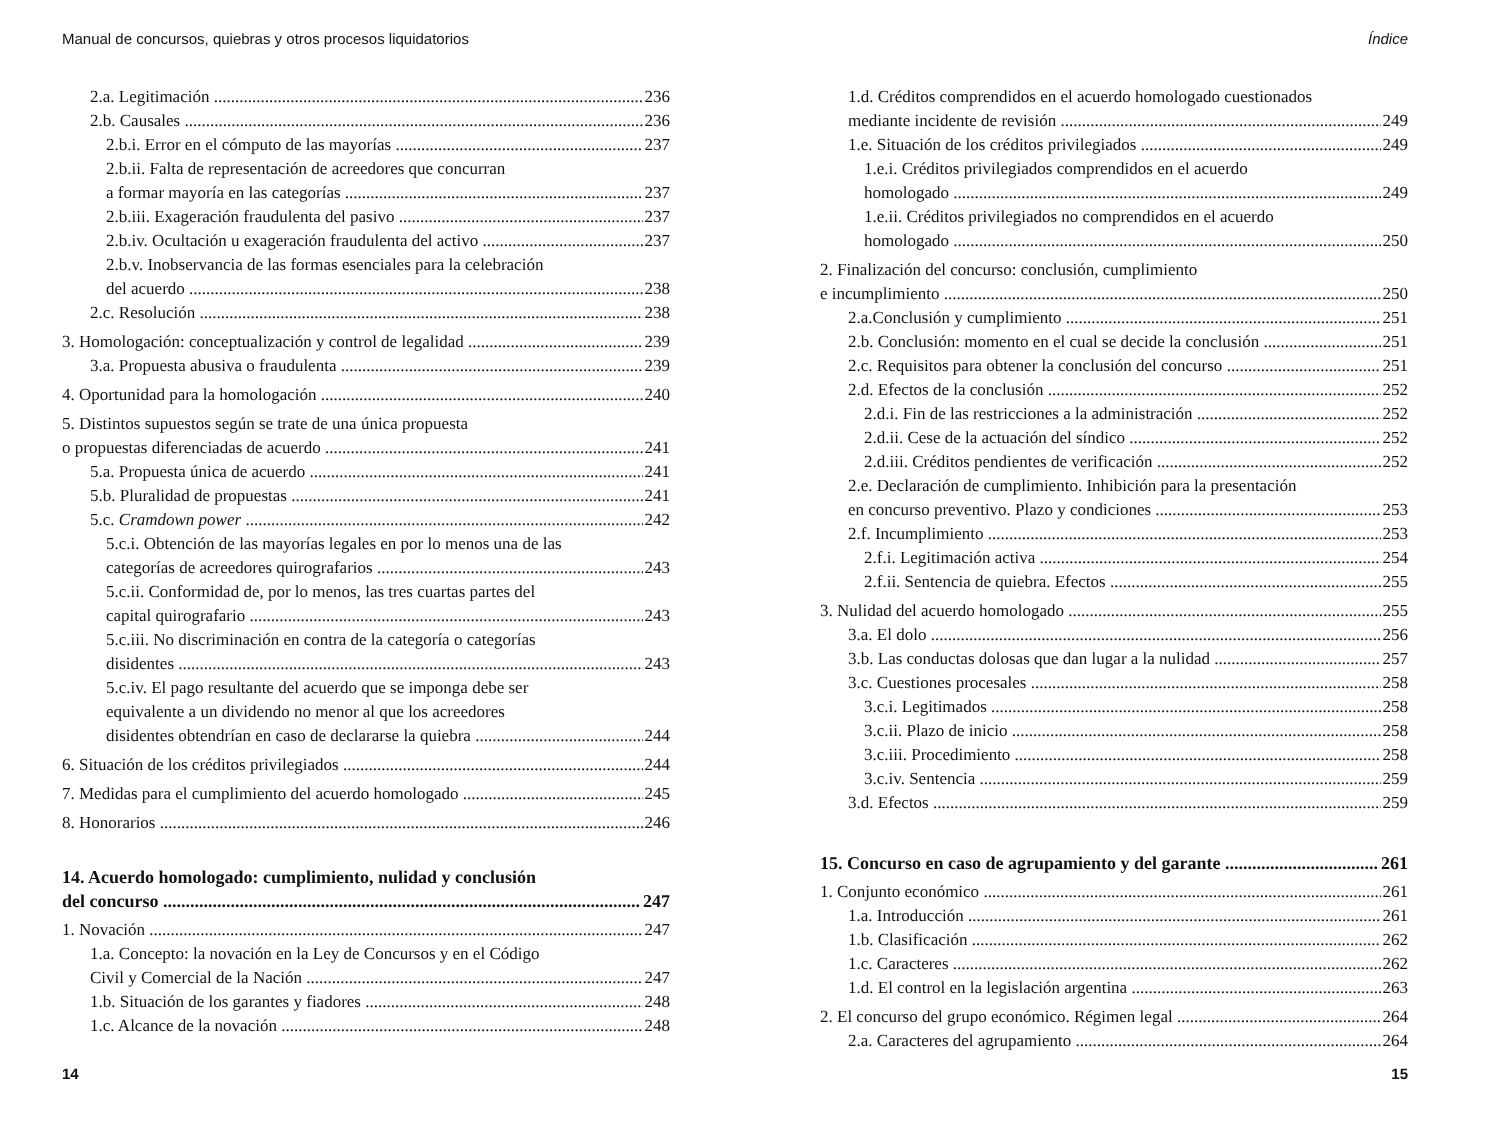Manual de concursos, quiebras y otros procesos liquidatorios
2.a. Legitimación 236
2.b. Causales 236
2.b.i. Error en el cómputo de las mayorías 237
2.b.ii. Falta de representación de acreedores que concurran
a formar mayoría en las categorías 237
2.b.iii. Exageración fraudulenta del pasivo 237
2.b.iv. Ocultación u exageración fraudulenta del activo 237
2.b.v. Inobservancia de las formas esenciales para la celebración
del acuerdo 238
2.c. Resolución 238
3. Homologación: conceptualización y control de legalidad 239
3.a. Propuesta abusiva o fraudulenta 239
4. Oportunidad para la homologación 240
5. Distintos supuestos según se trate de una única propuesta
o propuestas diferenciadas de acuerdo 241
5.a. Propuesta única de acuerdo 241
5.b. Pluralidad de propuestas 241
5.c. Cramdown power 242
5.c.i. Obtención de las mayorías legales en por lo menos una de las
categorías de acreedores quirografarios 243
5.c.ii. Conformidad de, por lo menos, las tres cuartas partes del
capital quirografario 243
5.c.iii. No discriminación en contra de la categoría o categorías
disidentes 243
5.c.iv. El pago resultante del acuerdo que se imponga debe ser
equivalente a un dividendo no menor al que los acreedores
disidentes obtendrían en caso de declararse la quiebra 244
6. Situación de los créditos privilegiados 244
7. Medidas para el cumplimiento del acuerdo homologado 245
8. Honorarios 246
14. Acuerdo homologado: cumplimiento, nulidad y conclusión
del concurso 247
1. Novación 247
1.a. Concepto: la novación en la Ley de Concursos y en el Código
Civil y Comercial de la Nación 247
1.b. Situación de los garantes y fiadores 248
1.c. Alcance de la novación 248
14
Índice
1.d. Créditos comprendidos en el acuerdo homologado cuestionados
mediante incidente de revisión 249
1.e. Situación de los créditos privilegiados 249
1.e.i. Créditos privilegiados comprendidos en el acuerdo
homologado 249
1.e.ii. Créditos privilegiados no comprendidos en el acuerdo
homologado 250
2. Finalización del concurso: conclusión, cumplimiento
e incumplimiento 250
2.a.Conclusión y cumplimiento 251
2.b. Conclusión: momento en el cual se decide la conclusión 251
2.c. Requisitos para obtener la conclusión del concurso 251
2.d. Efectos de la conclusión 252
2.d.i. Fin de las restricciones a la administración 252
2.d.ii. Cese de la actuación del síndico 252
2.d.iii. Créditos pendientes de verificación 252
2.e. Declaración de cumplimiento. Inhibición para la presentación
en concurso preventivo. Plazo y condiciones 253
2.f. Incumplimiento 253
2.f.i. Legitimación activa 254
2.f.ii. Sentencia de quiebra. Efectos 255
3. Nulidad del acuerdo homologado 255
3.a. El dolo 256
3.b. Las conductas dolosas que dan lugar a la nulidad 257
3.c. Cuestiones procesales 258
3.c.i. Legitimados 258
3.c.ii. Plazo de inicio 258
3.c.iii. Procedimiento 258
3.c.iv. Sentencia 259
3.d. Efectos 259
15. Concurso en caso de agrupamiento y del garante 261
1. Conjunto económico 261
1.a. Introducción 261
1.b. Clasificación 262
1.c. Caracteres 262
1.d. El control en la legislación argentina 263
2. El concurso del grupo económico. Régimen legal 264
2.a. Caracteres del agrupamiento 264
15